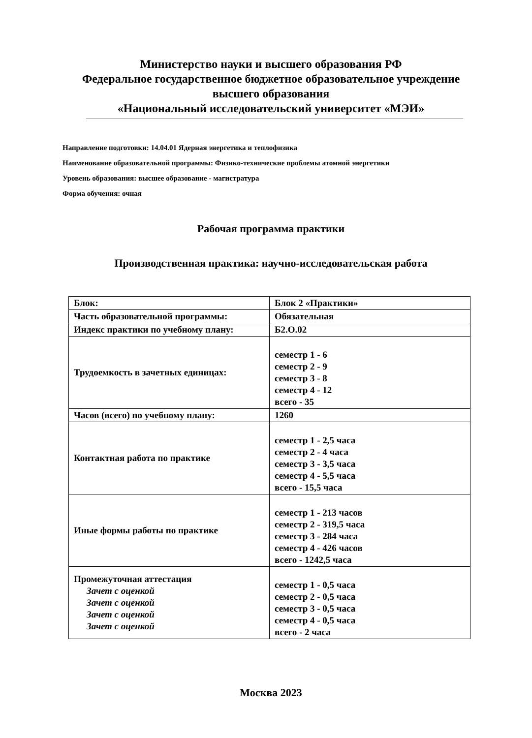Министерство науки и высшего образования РФ
Федеральное государственное бюджетное образовательное учреждение
высшего образования
«Национальный исследовательский университет «МЭИ»
Направление подготовки: 14.04.01 Ядерная энергетика и теплофизика
Наименование образовательной программы: Физико-технические проблемы атомной энергетики
Уровень образования: высшее образование - магистратура
Форма обучения: очная
Рабочая программа практики
Производственная практика: научно-исследовательская работа
| Блок: | Блок 2 «Практики» |
| Часть образовательной программы: | Обязательная |
| Индекс практики по учебному плану: | Б2.О.02 |
| Трудоемкость в зачетных единицах: | семестр 1 - 6 семестр 2 - 9 семестр 3 - 8 семестр 4 - 12 всего - 35 |
| Часов (всего) по учебному плану: | 1260 |
| Контактная работа по практике | семестр 1 - 2,5 часа семестр 2 - 4 часа семестр 3 - 3,5 часа семестр 4 - 5,5 часа всего - 15,5 часа |
| Иные формы работы по практике | семестр 1 - 213 часов семестр 2 - 319,5 часа семестр 3 - 284 часа семестр 4 - 426 часов всего - 1242,5 часа |
| Промежуточная аттестация Зачет с оценкой Зачет с оценкой Зачет с оценкой Зачет с оценкой | семестр 1 - 0,5 часа семестр 2 - 0,5 часа семестр 3 - 0,5 часа семестр 4 - 0,5 часа всего - 2 часа |
Москва 2023